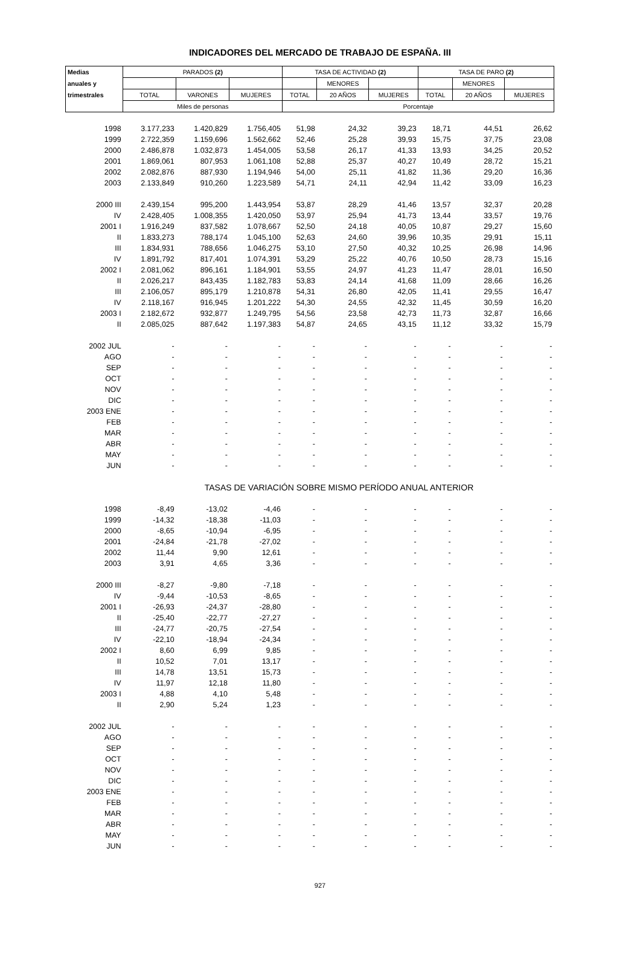INDICADORES DEL MERCADO DE TRABAJO DE ESPAÑA. III
| Medias | PARADOS (2) | | | TASA DE ACTIVIDAD (2) | | | TASA DE PARO (2) | | |
| --- | --- | --- | --- | --- | --- | --- | --- | --- | --- |
| anuales y | | | | | MENORES | | | MENORES | |
| trimestrales | TOTAL | VARONES | MUJERES | TOTAL | 20 AÑOS | MUJERES | TOTAL | 20 AÑOS | MUJERES |
| | Miles de personas | | | Porcentaje | | | | | |
| 1998 | 3.177,233 | 1.420,829 | 1.756,405 | 51,98 | 24,32 | 39,23 | 18,71 | 44,51 | 26,62 |
| 1999 | 2.722,359 | 1.159,696 | 1.562,662 | 52,46 | 25,28 | 39,93 | 15,75 | 37,75 | 23,08 |
| 2000 | 2.486,878 | 1.032,873 | 1.454,005 | 53,58 | 26,17 | 41,33 | 13,93 | 34,25 | 20,52 |
| 2001 | 1.869,061 | 807,953 | 1.061,108 | 52,88 | 25,37 | 40,27 | 10,49 | 28,72 | 15,21 |
| 2002 | 2.082,876 | 887,930 | 1.194,946 | 54,00 | 25,11 | 41,82 | 11,36 | 29,20 | 16,36 |
| 2003 | 2.133,849 | 910,260 | 1.223,589 | 54,71 | 24,11 | 42,94 | 11,42 | 33,09 | 16,23 |
| 2000 III | 2.439,154 | 995,200 | 1.443,954 | 53,87 | 28,29 | 41,46 | 13,57 | 32,37 | 20,28 |
| IV | 2.428,405 | 1.008,355 | 1.420,050 | 53,97 | 25,94 | 41,73 | 13,44 | 33,57 | 19,76 |
| 2001 I | 1.916,249 | 837,582 | 1.078,667 | 52,50 | 24,18 | 40,05 | 10,87 | 29,27 | 15,60 |
| II | 1.833,273 | 788,174 | 1.045,100 | 52,63 | 24,60 | 39,96 | 10,35 | 29,91 | 15,11 |
| III | 1.834,931 | 788,656 | 1.046,275 | 53,10 | 27,50 | 40,32 | 10,25 | 26,98 | 14,96 |
| IV | 1.891,792 | 817,401 | 1.074,391 | 53,29 | 25,22 | 40,76 | 10,50 | 28,73 | 15,16 |
| 2002 I | 2.081,062 | 896,161 | 1.184,901 | 53,55 | 24,97 | 41,23 | 11,47 | 28,01 | 16,50 |
| II | 2.026,217 | 843,435 | 1.182,783 | 53,83 | 24,14 | 41,68 | 11,09 | 28,66 | 16,26 |
| III | 2.106,057 | 895,179 | 1.210,878 | 54,31 | 26,80 | 42,05 | 11,41 | 29,55 | 16,47 |
| IV | 2.118,167 | 916,945 | 1.201,222 | 54,30 | 24,55 | 42,32 | 11,45 | 30,59 | 16,20 |
| 2003 I | 2.182,672 | 932,877 | 1.249,795 | 54,56 | 23,58 | 42,73 | 11,73 | 32,87 | 16,66 |
| II | 2.085,025 | 887,642 | 1.197,383 | 54,87 | 24,65 | 43,15 | 11,12 | 33,32 | 15,79 |
| 2002 JUL | - | - | - | - | - | - | - | - | - |
| AGO | - | - | - | - | - | - | - | - | - |
| SEP | - | - | - | - | - | - | - | - | - |
| OCT | - | - | - | - | - | - | - | - | - |
| NOV | - | - | - | - | - | - | - | - | - |
| DIC | - | - | - | - | - | - | - | - | - |
| 2003 ENE | - | - | - | - | - | - | - | - | - |
| FEB | - | - | - | - | - | - | - | - | - |
| MAR | - | - | - | - | - | - | - | - | - |
| ABR | - | - | - | - | - | - | - | - | - |
| MAY | - | - | - | - | - | - | - | - | - |
| JUN | - | - | - | - | - | - | - | - | - |
| TASAS DE VARIACIÓN SOBRE MISMO PERÍODO ANUAL ANTERIOR | | | | | | | | | |
| 1998 | -8,49 | -13,02 | -4,46 | - | - | - | - | - | - |
| 1999 | -14,32 | -18,38 | -11,03 | - | - | - | - | - | - |
| 2000 | -8,65 | -10,94 | -6,95 | - | - | - | - | - | - |
| 2001 | -24,84 | -21,78 | -27,02 | - | - | - | - | - | - |
| 2002 | 11,44 | 9,90 | 12,61 | - | - | - | - | - | - |
| 2003 | 3,91 | 4,65 | 3,36 | - | - | - | - | - | - |
| 2000 III | -8,27 | -9,80 | -7,18 | - | - | - | - | - | - |
| IV | -9,44 | -10,53 | -8,65 | - | - | - | - | - | - |
| 2001 I | -26,93 | -24,37 | -28,80 | - | - | - | - | - | - |
| II | -25,40 | -22,77 | -27,27 | - | - | - | - | - | - |
| III | -24,77 | -20,75 | -27,54 | - | - | - | - | - | - |
| IV | -22,10 | -18,94 | -24,34 | - | - | - | - | - | - |
| 2002 I | 8,60 | 6,99 | 9,85 | - | - | - | - | - | - |
| II | 10,52 | 7,01 | 13,17 | - | - | - | - | - | - |
| III | 14,78 | 13,51 | 15,73 | - | - | - | - | - | - |
| IV | 11,97 | 12,18 | 11,80 | - | - | - | - | - | - |
| 2003 I | 4,88 | 4,10 | 5,48 | - | - | - | - | - | - |
| II | 2,90 | 5,24 | 1,23 | - | - | - | - | - | - |
| 2002 JUL | - | - | - | - | - | - | - | - | - |
| AGO | - | - | - | - | - | - | - | - | - |
| SEP | - | - | - | - | - | - | - | - | - |
| OCT | - | - | - | - | - | - | - | - | - |
| NOV | - | - | - | - | - | - | - | - | - |
| DIC | - | - | - | - | - | - | - | - | - |
| 2003 ENE | - | - | - | - | - | - | - | - | - |
| FEB | - | - | - | - | - | - | - | - | - |
| MAR | - | - | - | - | - | - | - | - | - |
| ABR | - | - | - | - | - | - | - | - | - |
| MAY | - | - | - | - | - | - | - | - | - |
| JUN | - | - | - | - | - | - | - | - | - |
927